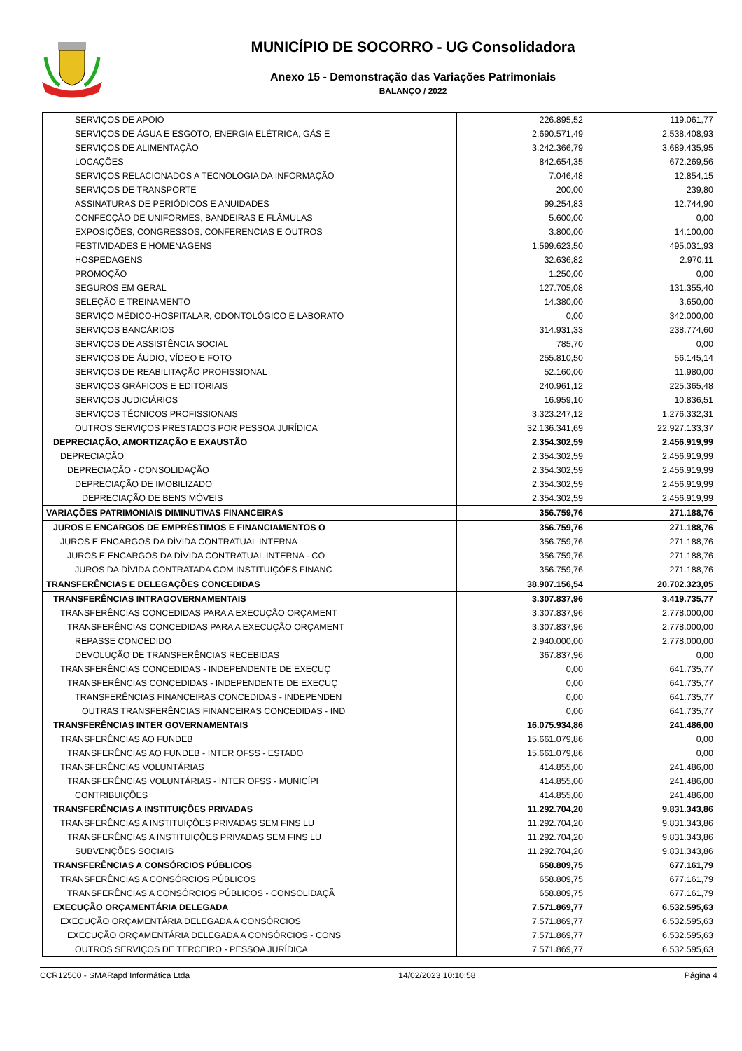MUNICÍPIO DE SOCORRO - UG Consolidadora
Anexo 15 - Demonstração das Variações Patrimoniais
BALANÇO / 2022
| SERVIÇOS DE APOIO | 226.895,52 | 119.061,77 |
| SERVIÇOS DE ÁGUA E ESGOTO, ENERGIA ELÉTRICA, GÁS E | 2.690.571,49 | 2.538.408,93 |
| SERVIÇOS DE ALIMENTAÇÃO | 3.242.366,79 | 3.689.435,95 |
| LOCAÇÕES | 842.654,35 | 672.269,56 |
| SERVIÇOS RELACIONADOS A TECNOLOGIA DA INFORMAÇÃO | 7.046,48 | 12.854,15 |
| SERVIÇOS DE TRANSPORTE | 200,00 | 239,80 |
| ASSINATURAS DE PERIÓDICOS E ANUIDADES | 99.254,83 | 12.744,90 |
| CONFECÇÃO DE UNIFORMES, BANDEIRAS E FLÂMULAS | 5.600,00 | 0,00 |
| EXPOSIÇÕES, CONGRESSOS, CONFERENCIAS E OUTROS | 3.800,00 | 14.100,00 |
| FESTIVIDADES E HOMENAGENS | 1.599.623,50 | 495.031,93 |
| HOSPEDAGENS | 32.636,82 | 2.970,11 |
| PROMOÇÃO | 1.250,00 | 0,00 |
| SEGUROS EM GERAL | 127.705,08 | 131.355,40 |
| SELEÇÃO E TREINAMENTO | 14.380,00 | 3.650,00 |
| SERVIÇO MÉDICO-HOSPITALAR, ODONTOLÓGICO E LABORATO | 0,00 | 342.000,00 |
| SERVIÇOS BANCÁRIOS | 314.931,33 | 238.774,60 |
| SERVIÇOS DE ASSISTÊNCIA SOCIAL | 785,70 | 0,00 |
| SERVIÇOS DE ÁUDIO, VÍDEO E FOTO | 255.810,50 | 56.145,14 |
| SERVIÇOS DE REABILITAÇÃO PROFISSIONAL | 52.160,00 | 11.980,00 |
| SERVIÇOS GRÁFICOS E EDITORIAIS | 240.961,12 | 225.365,48 |
| SERVIÇOS JUDICIÁRIOS | 16.959,10 | 10.836,51 |
| SERVIÇOS TÉCNICOS PROFISSIONAIS | 3.323.247,12 | 1.276.332,31 |
| OUTROS SERVIÇOS PRESTADOS POR PESSOA JURÍDICA | 32.136.341,69 | 22.927.133,37 |
| DEPRECIAÇÃO, AMORTIZAÇÃO E EXAUSTÃO | 2.354.302,59 | 2.456.919,99 |
| DEPRECIAÇÃO | 2.354.302,59 | 2.456.919,99 |
| DEPRECIAÇÃO - CONSOLIDAÇÃO | 2.354.302,59 | 2.456.919,99 |
| DEPRECIAÇÃO DE IMOBILIZADO | 2.354.302,59 | 2.456.919,99 |
| DEPRECIAÇÃO DE BENS MÓVEIS | 2.354.302,59 | 2.456.919,99 |
| VARIAÇÕES PATRIMONIAIS DIMINUTIVAS FINANCEIRAS | 356.759,76 | 271.188,76 |
| JUROS E ENCARGOS DE EMPRÉSTIMOS E FINANCIAMENTOS O | 356.759,76 | 271.188,76 |
| JUROS E ENCARGOS DA DÍVIDA CONTRATUAL INTERNA | 356.759,76 | 271.188,76 |
| JUROS E ENCARGOS DA DÍVIDA CONTRATUAL INTERNA - CO | 356.759,76 | 271.188,76 |
| JUROS DA DÍVIDA CONTRATADA COM INSTITUIÇÕES FINANC | 356.759,76 | 271.188,76 |
| TRANSFERÊNCIAS E DELEGAÇÕES CONCEDIDAS | 38.907.156,54 | 20.702.323,05 |
| TRANSFERÊNCIAS INTRAGOVERNAMENTAIS | 3.307.837,96 | 3.419.735,77 |
| TRANSFERÊNCIAS CONCEDIDAS PARA A EXECUÇÃO ORÇAMENT | 3.307.837,96 | 2.778.000,00 |
| TRANSFERÊNCIAS CONCEDIDAS PARA A EXECUÇÃO ORÇAMENT | 3.307.837,96 | 2.778.000,00 |
| REPASSE CONCEDIDO | 2.940.000,00 | 2.778.000,00 |
| DEVOLUÇÃO DE TRANSFERÊNCIAS RECEBIDAS | 367.837,96 | 0,00 |
| TRANSFERÊNCIAS CONCEDIDAS - INDEPENDENTE DE EXECUÇ | 0,00 | 641.735,77 |
| TRANSFERÊNCIAS CONCEDIDAS - INDEPENDENTE DE EXECUÇ | 0,00 | 641.735,77 |
| TRANSFERÊNCIAS FINANCEIRAS CONCEDIDAS - INDEPENDEN | 0,00 | 641.735,77 |
| OUTRAS TRANSFERÊNCIAS FINANCEIRAS CONCEDIDAS - IND | 0,00 | 641.735,77 |
| TRANSFERÊNCIAS INTER GOVERNAMENTAIS | 16.075.934,86 | 241.486,00 |
| TRANSFERÊNCIAS AO FUNDEB | 15.661.079,86 | 0,00 |
| TRANSFERÊNCIAS AO FUNDEB - INTER OFSS - ESTADO | 15.661.079,86 | 0,00 |
| TRANSFERÊNCIAS VOLUNTÁRIAS | 414.855,00 | 241.486,00 |
| TRANSFERÊNCIAS VOLUNTÁRIAS - INTER OFSS - MUNICÍPI | 414.855,00 | 241.486,00 |
| CONTRIBUIÇÕES | 414.855,00 | 241.486,00 |
| TRANSFERÊNCIAS A INSTITUIÇÕES PRIVADAS | 11.292.704,20 | 9.831.343,86 |
| TRANSFERÊNCIAS A INSTITUIÇÕES PRIVADAS SEM FINS LU | 11.292.704,20 | 9.831.343,86 |
| TRANSFERÊNCIAS A INSTITUIÇÕES PRIVADAS SEM FINS LU | 11.292.704,20 | 9.831.343,86 |
| SUBVENÇÕES SOCIAIS | 11.292.704,20 | 9.831.343,86 |
| TRANSFERÊNCIAS A CONSÓRCIOS PÚBLICOS | 658.809,75 | 677.161,79 |
| TRANSFERÊNCIAS A CONSÓRCIOS PÚBLICOS | 658.809,75 | 677.161,79 |
| TRANSFERÊNCIAS A CONSÓRCIOS PÚBLICOS - CONSOLIDAÇÃ | 658.809,75 | 677.161,79 |
| EXECUÇÃO ORÇAMENTÁRIA DELEGADA | 7.571.869,77 | 6.532.595,63 |
| EXECUÇÃO ORÇAMENTÁRIA DELEGADA A CONSÓRCIOS | 7.571.869,77 | 6.532.595,63 |
| EXECUÇÃO ORÇAMENTÁRIA DELEGADA A CONSÓRCIOS - CONS | 7.571.869,77 | 6.532.595,63 |
| OUTROS SERVIÇOS DE TERCEIRO - PESSOA JURÍDICA | 7.571.869,77 | 6.532.595,63 |
CCR12500 - SMARapd Informática Ltda 14/02/2023 10:10:58 Página 4